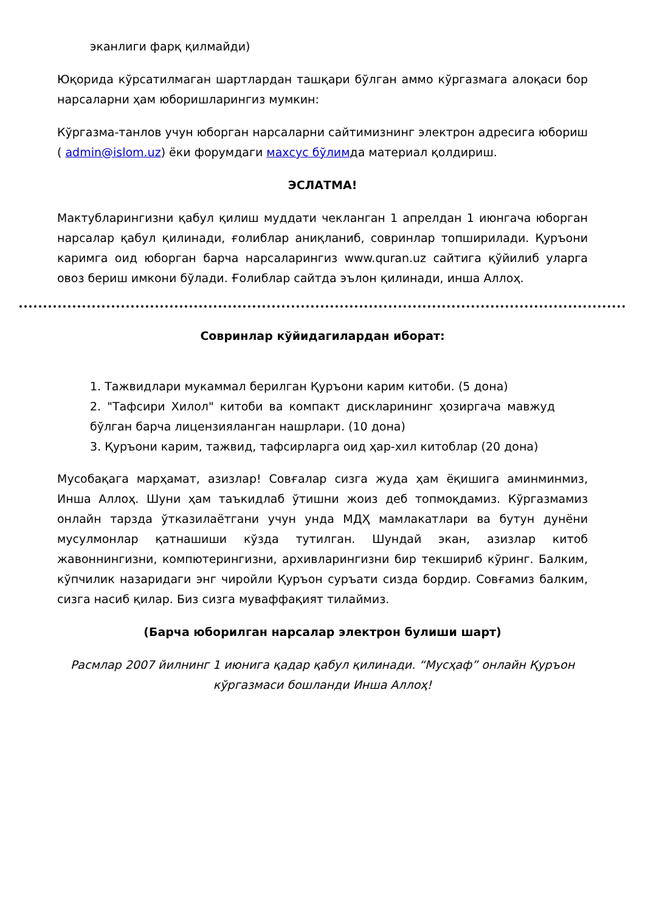эканлиги фарқ қилмайди)
Юқорида кўрсатилмаган шартлардан ташқари бўлган аммо кўргазмага алоқаси бор нарсаларни ҳам юборишларингиз мумкин:
Кўргазма-танлов учун юборган нарсаларни сайтимизнинг электрон адресига юбориш ( admin@islom.uz) ёки форумдаги махсус бўлимда материал қолдириш.
ЭСЛАТМА!
Мактубларингизни қабул қилиш муддати чекланган 1 апрелдан 1 июнгача юборган нарсалар қабул қилинади, ғолиблар аниқланиб, совринлар топширилади. Қуръони каримга оид юборган барча нарсаларингиз www.quran.uz сайтига қўйилиб уларга овоз бериш имкони бўлади. Ғолиблар сайтда эълон қилинади, инша Аллоҳ.
Совринлар кўйидагилардан иборат:
1. Тажвидлари мукаммал берилган Қуръони карим китоби. (5 дона)
2. "Тафсири Хилол" китоби ва компакт дискларининг ҳозиргача мавжуд бўлган барча лицензияланган нашрлари. (10 дона)
3. Қуръони карим, тажвид, тафсирларга оид ҳар-хил китоблар (20 дона)
Мусобақага марҳамат, азизлар! Совғалар сизга жуда ҳам ёқишига аминминмиз, Инша Аллоҳ. Шуни ҳам таъкидлаб ўтишни жоиз деб топмоқдамиз. Кўргазмамиз онлайн тарзда ўтказилаётгани учун унда МДҲ мамлакатлари ва бутун дунёни мусулмонлар қатнашиши кўзда тутилган. Шундай экан, азизлар китоб жавоннингизни, компютерингизни, архивларингизни бир текшириб кўринг. Балким, кўпчилик назаридаги энг чиройли Қуръон суръати сизда бордир. Совғамиз балким, сизга насиб қилар. Биз сизга муваффақият тилаймиз.
(Барча юборилган нарсалар электрон булиши шарт)
Расмлар 2007 йилнинг 1 июнига қадар қабул қилинади. “Мусҳаф” онлайн Қуръон кўргазмаси бошланди Инша Аллоҳ!